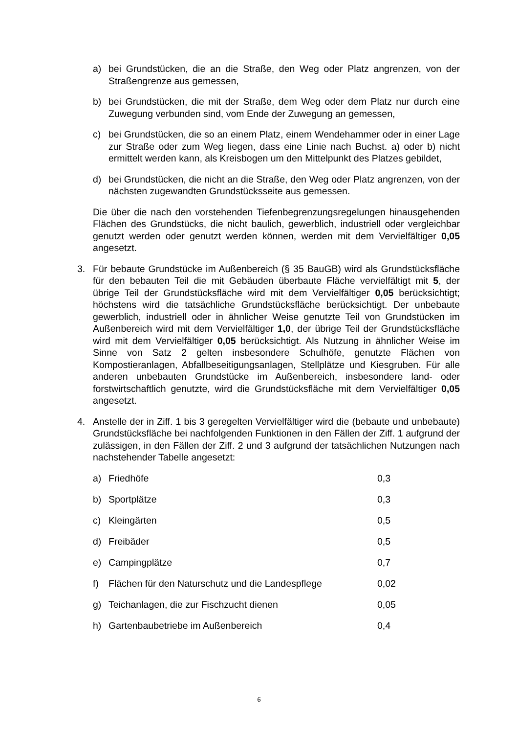a) bei Grundstücken, die an die Straße, den Weg oder Platz angrenzen, von der Straßengrenze aus gemessen,
b) bei Grundstücken, die mit der Straße, dem Weg oder dem Platz nur durch eine Zuwegung verbunden sind, vom Ende der Zuwegung an gemessen,
c) bei Grundstücken, die so an einem Platz, einem Wendehammer oder in einer Lage zur Straße oder zum Weg liegen, dass eine Linie nach Buchst. a) oder b) nicht ermittelt werden kann, als Kreisbogen um den Mittelpunkt des Platzes gebildet,
d) bei Grundstücken, die nicht an die Straße, den Weg oder Platz angrenzen, von der nächsten zugewandten Grundstücksseite aus gemessen.
Die über die nach den vorstehenden Tiefenbegrenzungsregelungen hinausgehenden Flächen des Grundstücks, die nicht baulich, gewerblich, industriell oder vergleichbar genutzt werden oder genutzt werden können, werden mit dem Vervielfältiger 0,05 angesetzt.
3. Für bebaute Grundstücke im Außenbereich (§ 35 BauGB) wird als Grundstücksfläche für den bebauten Teil die mit Gebäuden überbaute Fläche vervielfältigt mit 5, der übrige Teil der Grundstücksfläche wird mit dem Vervielfältiger 0,05 berücksichtigt; höchstens wird die tatsächliche Grundstücksfläche berücksichtigt. Der unbebaute gewerblich, industriell oder in ähnlicher Weise genutzte Teil von Grundstücken im Außenbereich wird mit dem Vervielfältiger 1,0, der übrige Teil der Grundstücksfläche wird mit dem Vervielfältiger 0,05 berücksichtigt. Als Nutzung in ähnlicher Weise im Sinne von Satz 2 gelten insbesondere Schulhöfe, genutzte Flächen von Kompostieranlagen, Abfallbeseitigungsanlagen, Stellplätze und Kiesgruben. Für alle anderen unbebauten Grundstücke im Außenbereich, insbesondere land- oder forstwirtschaftlich genutzte, wird die Grundstücksfläche mit dem Vervielfältiger 0,05 angesetzt.
4. Anstelle der in Ziff. 1 bis 3 geregelten Vervielfältiger wird die (bebaute und unbebaute) Grundstücksfläche bei nachfolgenden Funktionen in den Fällen der Ziff. 1 aufgrund der zulässigen, in den Fällen der Ziff. 2 und 3 aufgrund der tatsächlichen Nutzungen nach nachstehender Tabelle angesetzt:
| a) | Friedhöfe | 0,3 |
| b) | Sportplätze | 0,3 |
| c) | Kleingärten | 0,5 |
| d) | Freibäder | 0,5 |
| e) | Campingplätze | 0,7 |
| f) | Flächen für den Naturschutz und die Landespflege | 0,02 |
| g) | Teichanlagen, die zur Fischzucht dienen | 0,05 |
| h) | Gartenbaubetriebe im Außenbereich | 0,4 |
6